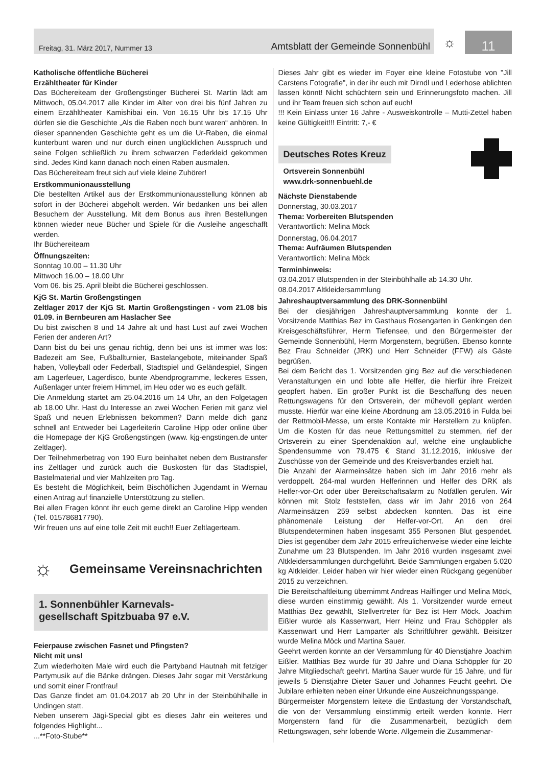Freitag, 31. März 2017, Nummer 13 Amtsblatt der Gemeinde Sonnenbühl
☼
11
Katholische öffentliche Bücherei
Erzähltheater für Kinder
Das Büchereiteam der Großengstinger Bücherei St. Martin lädt am Mittwoch, 05.04.2017 alle Kinder im Alter von drei bis fünf Jahren zu einem Erzähltheater Kamishibai ein. Von 16.15 Uhr bis 17.15 Uhr dürfen sie die Geschichte „Als die Raben noch bunt waren“ anhören. In dieser spannenden Geschichte geht es um die Ur-Raben, die einmal kunterbunt waren und nur durch einen unglücklichen Ausspruch und seine Folgen schließlich zu ihrem schwarzen Federkleid gekommen sind. Jedes Kind kann danach noch einen Raben ausmalen.
Das Büchereiteam freut sich auf viele kleine Zuhörer!
Erstkommunionausstellung
Die bestellten Artikel aus der Erstkommunionausstellung können ab sofort in der Bücherei abgeholt werden. Wir bedanken uns bei allen Besuchern der Ausstellung. Mit dem Bonus aus ihren Bestellungen können wieder neue Bücher und Spiele für die Ausleihe angeschafft werden.
Ihr Büchereiteam
Öffnungszeiten:
Sonntag 10.00 – 11.30 Uhr
Mittwoch 16.00 – 18.00 Uhr
Vom 06. bis 25. April bleibt die Bücherei geschlossen.
KjG St. Martin Großengstingen
Zeltlager 2017 der KjG St. Martin Großengstingen - vom 21.08 bis 01.09. in Bernbeuren am Haslacher See
Du bist zwischen 8 und 14 Jahre alt und hast Lust auf zwei Wochen Ferien der anderen Art?
Dann bist du bei uns genau richtig, denn bei uns ist immer was los: Badezeit am See, Fußballturnier, Bastelangebote, miteinander Spaß haben, Volleyball oder Federball, Stadtspiel und Geländespiel, Singen am Lagerfeuer, Lagerdisco, bunte Abendprogramme, leckeres Essen, Außenlager unter freiem Himmel, im Heu oder wo es euch gefällt.
Die Anmeldung startet am 25.04.2016 um 14 Uhr, an den Folgetagen ab 18.00 Uhr. Hast du Interesse an zwei Wochen Ferien mit ganz viel Spaß und neuen Erlebnissen bekommen? Dann melde dich ganz schnell an! Entweder bei Lagerleiterin Caroline Hipp oder online über die Homepage der KjG Großengstingen (www. kjg-engstingen.de unter Zeltlager).
Der Teilnehmerbetrag von 190 Euro beinhaltet neben dem Bustransfer ins Zeltlager und zurück auch die Buskosten für das Stadtspiel, Bastelmaterial und vier Mahlzeiten pro Tag.
Es besteht die Möglichkeit, beim Bischöflichen Jugendamt in Wernau einen Antrag auf finanzielle Unterstützung zu stellen.
Bei allen Fragen könnt ihr euch gerne direkt an Caroline Hipp wenden (Tel. 015786817790).
Wir freuen uns auf eine tolle Zeit mit euch!! Euer Zeltlagerteam.
☼ Gemeinsame Vereinsnachrichten
1. Sonnenbühler Karnevals-
gesellschaft Spitzbuaba 97 e.V.
Feierpause zwischen Fasnet und Pfingsten?
Nicht mit uns!
Zum wiederholten Male wird euch die Partyband Hautnah mit fetziger Partymusik auf die Bänke drängen. Dieses Jahr sogar mit Verstärkung und somit einer Frontfrau!
Das Ganze findet am 01.04.2017 ab 20 Uhr in der Steinbühlhalle in Undingen statt.
Neben unserem Jägi-Special gibt es dieses Jahr ein weiteres und folgendes Highlight...
...**Foto-Stube**
Dieses Jahr gibt es wieder im Foyer eine kleine Fotostube von "Jill Carstens Fotografie", in der ihr euch mit Dirndl und Lederhose ablichten lassen könnt! Nicht schüchtern sein und Erinnerungsfoto machen. Jill und ihr Team freuen sich schon auf euch!
!!! Kein Einlass unter 16 Jahre - Ausweiskontrolle – Mutti-Zettel haben keine Gültigkeit!!! Eintritt: 7,- €
Deutsches Rotes Kreuz
Ortsverein Sonnenbühl
www.drk-sonnenbuehl.de
Nächste Dienstabende
Donnerstag, 30.03.2017
Thema: Vorbereiten Blutspenden
Verantwortlich: Melina Möck
Donnerstag, 06.04.2017
Thema: Aufräumen Blutspenden
Verantwortlich: Melina Möck
Terminhinweis:
03.04.2017 Blutspenden in der Steinbühlhalle ab 14.30 Uhr.
08.04.2017 Altkleidersammlung
Jahreshauptversammlung des DRK-Sonnenbühl
Bei der diesjährigen Jahreshauptversammlung konnte der 1. Vorsitzende Matthias Bez im Gasthaus Rosengarten in Genkingen den Kreisgeschäftsführer, Herrn Tiefensee, und den Bürgermeister der Gemeinde Sonnenbühl, Herrn Morgenstern, begrüßen. Ebenso konnte Bez Frau Schneider (JRK) und Herr Schneider (FFW) als Gäste begrüßen.
Bei dem Bericht des 1. Vorsitzenden ging Bez auf die verschiedenen Veranstaltungen ein und lobte alle Helfer, die hierfür ihre Freizeit geopfert haben. Ein großer Punkt ist die Beschaffung des neuen Rettungswagens für den Ortsverein, der mühevoll geplant werden musste. Hierfür war eine kleine Abordnung am 13.05.2016 in Fulda bei der Rettmobil-Messe, um erste Kontakte mir Herstellern zu knüpfen. Um die Kosten für das neue Rettungsmittel zu stemmen, rief der Ortsverein zu einer Spendenaktion auf, welche eine unglaubliche Spendensumme von 79.475 € Stand 31.12.2016, inklusive der Zuschüsse von der Gemeinde und des Kreisverbandes erzielt hat.
Die Anzahl der Alarmeinsätze haben sich im Jahr 2016 mehr als verdoppelt. 264-mal wurden Helferinnen und Helfer des DRK als Helfer-vor-Ort oder über Bereitschaftsalarm zu Notfällen gerufen. Wir können mit Stolz feststellen, dass wir im Jahr 2016 von 264 Alarmeinsätzen 259 selbst abdecken konnten. Das ist eine phänomenale Leistung der Helfer-vor-Ort. An den drei Blutspendeterminen haben insgesamt 355 Personen Blut gespendet. Dies ist gegenüber dem Jahr 2015 erfreulicherweise wieder eine leichte Zunahme um 23 Blutspenden. Im Jahr 2016 wurden insgesamt zwei Altkleidersammlungen durchgeführt. Beide Sammlungen ergaben 5.020 kg Altkleider. Leider haben wir hier wieder einen Rückgang gegenüber 2015 zu verzeichnen.
Die Bereitschaftleitung übernimmt Andreas Hailfinger und Melina Möck, diese wurden einstimmig gewählt. Als 1. Vorsitzender wurde erneut Matthias Bez gewählt, Stellvertreter für Bez ist Herr Möck. Joachim Eißler wurde als Kassenwart, Herr Heinz und Frau Schöppler als Kassenwart und Herr Lamparter als Schriftführer gewählt. Beisitzer wurde Melina Möck und Martina Sauer.
Geehrt werden konnte an der Versammlung für 40 Dienstjahre Joachim Eißler. Matthias Bez wurde für 30 Jahre und Diana Schöppler für 20 Jahre Mitgliedschaft geehrt. Martina Sauer wurde für 15 Jahre, und für jeweils 5 Dienstjahre Dieter Sauer und Johannes Feucht geehrt. Die Jubilare erhielten neben einer Urkunde eine Auszeichnungsspange.
Bürgermeister Morgenstern leitete die Entlastung der Vorstandschaft, die von der Versammlung einstimmig erteilt werden konnte. Herr Morgenstern fand für die Zusammenarbeit, bezüglich dem Rettungswagen, sehr lobende Worte. Allgemein die Zusammenar-